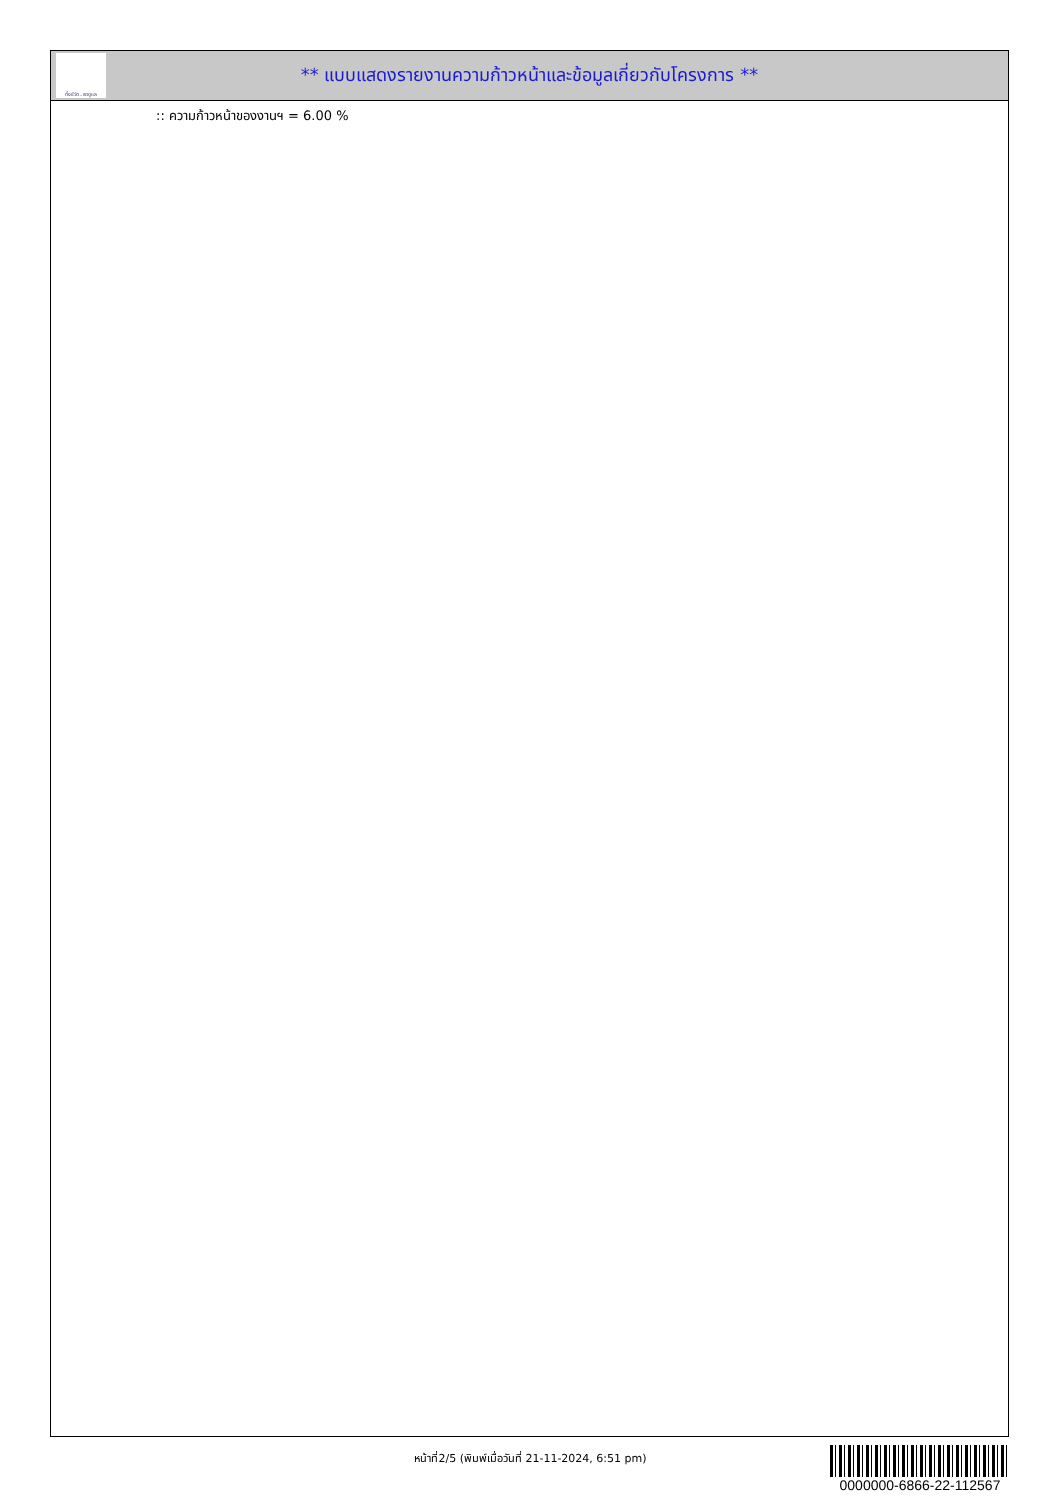ทั้งชีวิต..เราดูแล
** แบบแสดงรายงานความก้าวหน้าและข้อมูลเกี่ยวกับโครงการ **
:: ความก้าวหน้าของงานฯ = 6.00 %
หน้าที่2/5 (พิมพ์เมื่อวันที่ 21-11-2024, 6:51 pm)
0000000-6866-22-112567